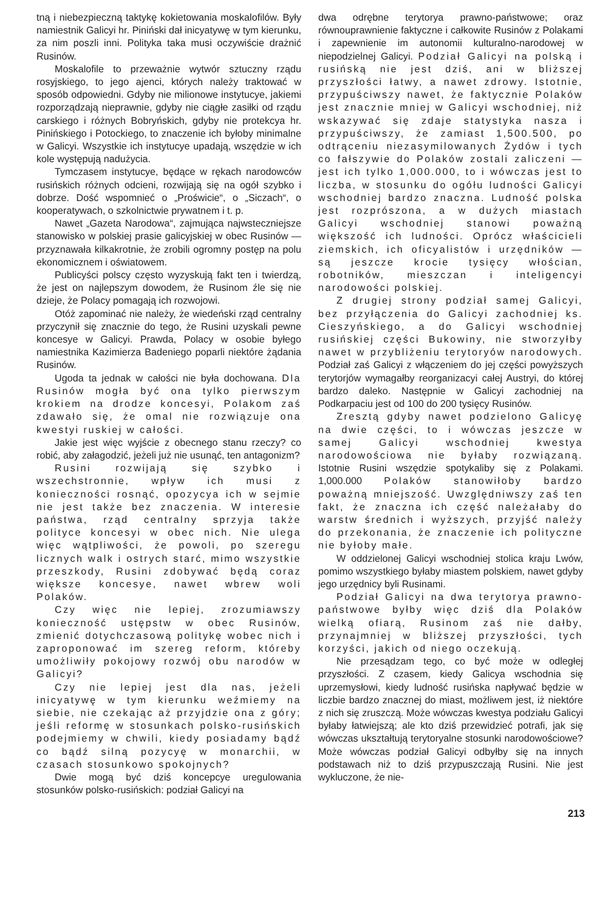tną i niebezpieczną taktykę kokietowania moskalofilów. Były namiestnik Galicyi hr. Piniński dał inicyatywę w tym kierunku, za nim poszli inni. Polityka taka musi oczywiście drażnić Rusinów.
Moskalofile to przeważnie wytwór sztuczny rządu rosyjskiego, to jego ajenci, których należy traktować w sposób odpowiedni. Gdyby nie milionowe instytucye, jakiemi rozporządzają nieprawnie, gdyby nie ciągłe zasiłki od rządu carskiego i różnych Bobryńskich, gdyby nie protekcya hr. Pinińskiego i Potockiego, to znaczenie ich byłoby minimalne w Galicyi. Wszystkie ich instytucye upadają, wszędzie w ich kole występują nadużycia.
Tymczasem instytucye, będące w rękach narodowców rusińskich różnych odcieni, rozwijają się na ogół szybko i dobrze. Dość wspomnieć o „Proświcie“, o „Siczach“, o kooperatywach, o szkolnictwie prywatnem i t. p.
Nawet „Gazeta Narodowa“, zajmująca najwsteczniejsze stanowisko w polskiej prasie galicyjskiej w obec Rusinów — przyznawała kilkakrotnie, że zrobili ogromny postęp na polu ekonomicznem i oświatowem.
Publicyści polscy często wyzyskują fakt ten i twierdzą, że jest on najlepszym dowodem, że Rusinom źle się nie dzieje, że Polacy pomagają ich rozwojowi.
Otóż zapominać nie należy, że wiedeński rząd centralny przyczynił się znacznie do tego, że Rusini uzyskali pewne koncesye w Galicyi. Prawda, Polacy w osobie byłego namiestnika Kazimierza Badeniego poparli niektóre żądania Rusinów.
Ugoda ta jednak w całości nie była dochowana. Dla Rusinów mogła być ona tylko pierwszym krokiem na drodze koncesyi, Polakom zaś zdawało się, że omal nie rozwiązuje ona kwestyi ruskiej w całości.
Jakie jest więc wyjście z obecnego stanu rzeczy? co robić, aby załagodzić, jeżeli już nie usunąć, ten antagonizm?
Rusini rozwijają się szybko i wszechstronnie, wpływ ich musi z konieczności rosnąć, opozycya ich w sejmie nie jest także bez znaczenia. W interesie państwa, rząd centralny sprzyja także polityce koncesyi w obec nich. Nie ulega więc wątpliwości, że powoli, po szeregu licznych walk i ostrych starć, mimo wszystkie przeszkody, Rusini zdobywać będą coraz większe koncesye, nawet wbrew woli Polaków.
Czy więc nie lepiej, zrozumiawszy konieczność ustępstw w obec Rusinów, zmienić dotychczasową politykę wobec nich i zaproponować im szereg reform, któreby umożliwiły pokojowy rozwój obu narodów w Galicyi?
Czy nie lepiej jest dla nas, jeżeli inicyatywę w tym kierunku weźmiemy na siebie, nie czekając aż przyjdzie ona z góry; jeśli reformę w stosunkach polsko-rusińskich podejmiemy w chwili, kiedy posiadamy bądź co bądź silną pozycyę w monarchii, w czasach stosunkowo spokojnych?
Dwie mogą być dziś koncepcye uregulowania stosunków polsko-rusińskich: podział Galicyi na
dwa odrębne terytorya prawno-państwowe; oraz równouprawnienie faktyczne i całkowite Rusinów z Polakami i zapewnienie im autonomii kulturalno-narodowej w niepodzielnej Galicyi. Podział Galicyi na polską i rusińską nie jest dziś, ani w bliższej przyszłości łatwy, a nawet zdrowy. Istotnie, przypuściwszy nawet, że faktycznie Polaków jest znacznie mniej w Galicyi wschodniej, niż wskazywać się zdaje statystyka nasza i przypuściwszy, że zamiast 1,500.500, po odtrąceniu niezasymilowanych Żydów i tych co fałszywie do Polaków zostali zaliczeni — jest ich tylko 1,000.000, to i wówczas jest to liczba, w stosunku do ogółu ludności Galicyi wschodniej bardzo znaczna. Ludność polska jest rozprószona, a w dużych miastach Galicyi wschodniej stanowi poważną większość ich ludności. Oprócz właścicieli ziemskich, ich oficyalistów i urzędników — są jeszcze krocie tysięcy włościan, robotników, mieszczan i inteligencyi narodowości polskiej.
Z drugiej strony podział samej Galicyi, bez przyłączenia do Galicyi zachodniej ks. Cieszyńskiego, a do Galicyi wschodniej rusińskiej części Bukowiny, nie stworzyłby nawet w przybliżeniu terytoryów narodowych. Podział zaś Galicyi z włączeniem do jej części powyższych terytorjów wymagałby reorganizacyi całej Austryi, do której bardzo daleko. Następnie w Galicyi zachodniej na Podkarpaciu jest od 100 do 200 tysięcy Rusinów.
Zresztą gdyby nawet podzielono Galicyę na dwie części, to i wówczas jeszcze w samej Galicyi wschodniej kwestya narodowościowa nie byłaby rozwiązaną. Istotnie Rusini wszędzie spotykaliby się z Polakami. 1,000.000 Polaków stanowiłoby bardzo poważną mniejszość. Uwzględniwszy zaś ten fakt, że znaczna ich część należałaby do warstw średnich i wyższych, przyjść należy do przekonania, że znaczenie ich polityczne nie byłoby małe.
W oddzielonej Galicyi wschodniej stolica kraju Lwów, pomimo wszystkiego byłaby miastem polskiem, nawet gdyby jego urzędnicy byli Rusinami.
Podział Galicyi na dwa terytorya prawno-państwowe byłby więc dziś dla Polaków wielką ofiarą, Rusinom zaś nie dałby, przynajmniej w bliższej przyszłości, tych korzyści, jakich od niego oczekują.
Nie przesądzam tego, co być może w odległej przyszłości. Z czasem, kiedy Galicya wschodnia się uprzemysłowi, kiedy ludność rusińska napływać będzie w liczbie bardzo znacznej do miast, możliwem jest, iż niektóre z nich się zruszczą. Może wówczas kwestya podziału Galicyi byłaby łatwiejszą; ale kto dziś przewidzieć potrafi, jak się wówczas ukształtują terytoryalne stosunki narodowościowe? Może wówczas podział Galicyi odbyłby się na innych podstawach niż to dziś przypuszczają Rusini. Nie jest wykluczone, że nie-
213